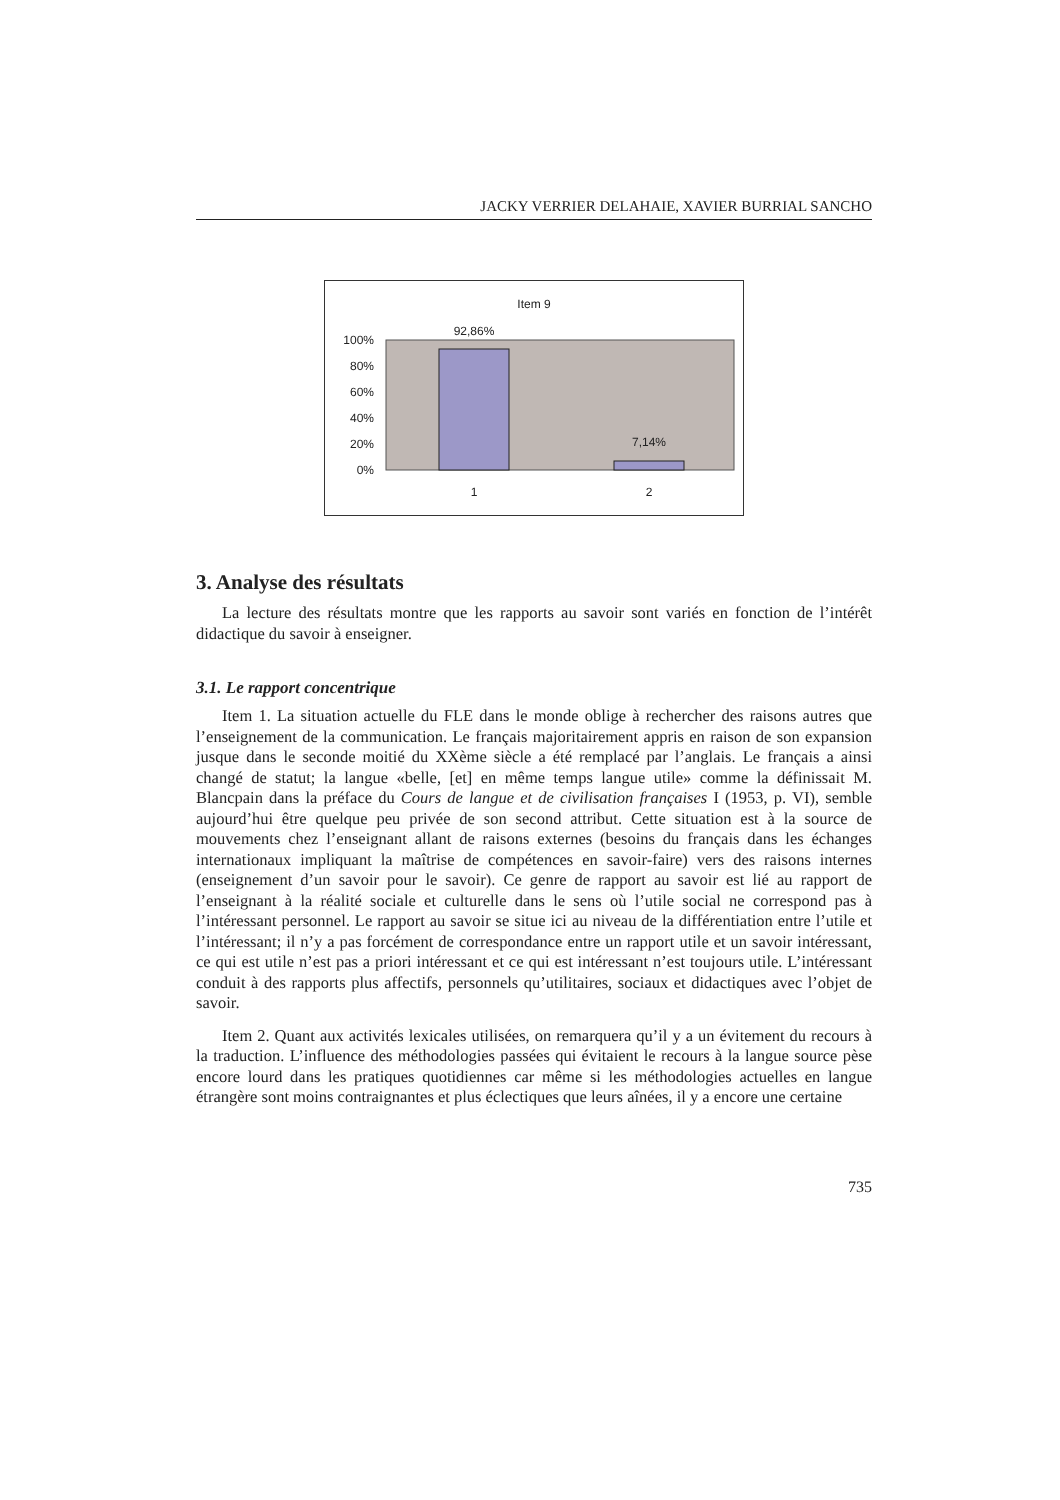JACKY VERRIER DELAHAIE, XAVIER BURRIAL SANCHO
Item 9
100%
80%
60%
40%
20%
0%
92,86%
7,14%
1
2
3. Analyse des résultats
La lecture des résultats montre que les rapports au savoir sont variés en fonction de l’intérêt didactique du savoir à enseigner.
3.1. Le rapport concentrique
Item 1. La situation actuelle du FLE dans le monde oblige à rechercher des raisons autres que l’enseignement de la communication. Le français majoritairement appris en raison de son expansion jusque dans le seconde moitié du XXème siècle a été remplacé par l’anglais. Le français a ainsi changé de statut; la langue «belle, [et] en même temps langue utile» comme la définissait M. Blancpain dans la préface du Cours de langue et de civilisation françaises I (1953, p. VI), semble aujourd’hui être quelque peu privée de son second attribut. Cette situation est à la source de mouvements chez l’enseignant allant de raisons externes (besoins du français dans les échanges internationaux impliquant la maîtrise de compétences en savoir-faire) vers des raisons internes (enseignement d’un savoir pour le savoir). Ce genre de rapport au savoir est lié au rapport de l’enseignant à la réalité sociale et culturelle dans le sens où l’utile social ne correspond pas à l’intéressant personnel. Le rapport au savoir se situe ici au niveau de la différentiation entre l’utile et l’intéressant; il n’y a pas forcément de correspondance entre un rapport utile et un savoir intéressant, ce qui est utile n’est pas a priori intéressant et ce qui est intéressant n’est toujours utile. L’intéressant conduit à des rapports plus affectifs, personnels qu’utilitaires, sociaux et didactiques avec l’objet de savoir.
Item 2. Quant aux activités lexicales utilisées, on remarquera qu’il y a un évitement du recours à la traduction. L’influence des méthodologies passées qui évitaient le recours à la langue source pèse encore lourd dans les pratiques quotidiennes car même si les méthodologies actuelles en langue étrangère sont moins contraignantes et plus éclectiques que leurs aînées, il y a encore une certaine
735